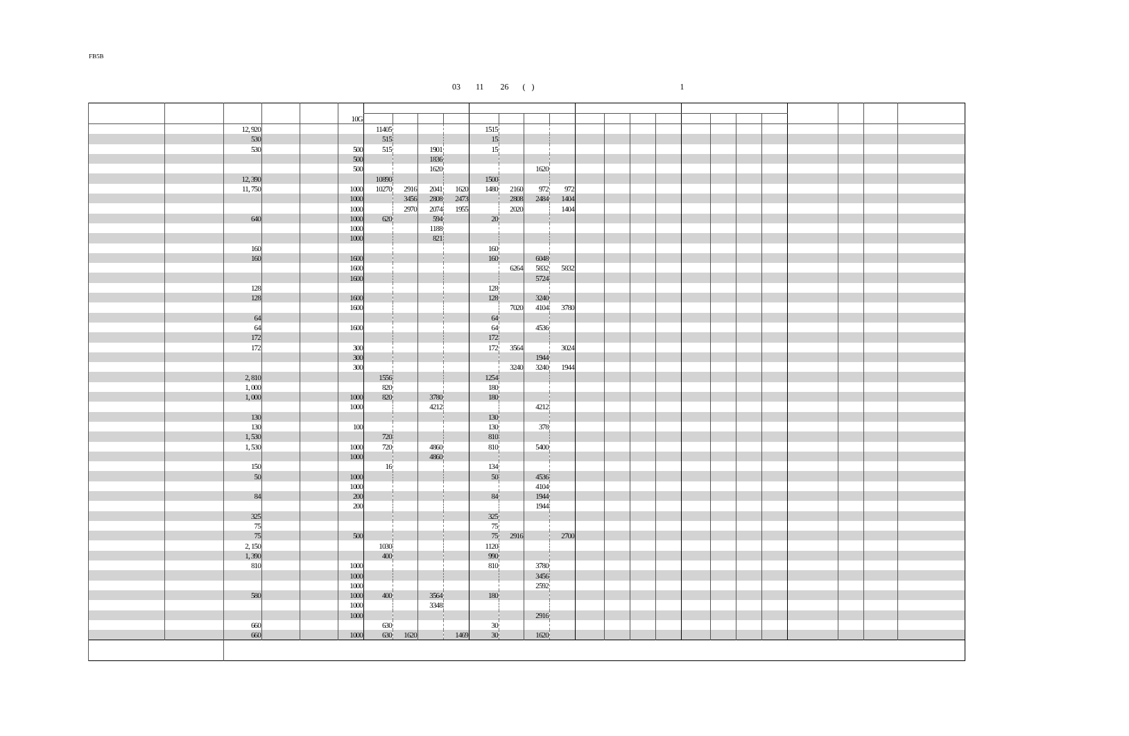FB5B
03 11 26 ( ) 1
| | | | | | 10G | | | | | | | | | | | | | | | | | | | | |
| --- | --- | --- | --- | --- | --- | --- | --- | --- | --- | --- | --- | --- | --- | --- | --- | --- | --- | --- | --- | --- | --- | --- | --- | --- | --- |
| | | 12, 920 | | | | 11405 | | | | 1515 | | | | | | | | | | | | | | | |
| | | 530 | | | | 515 | | | | 15 | | | | | | | | | | | | | | | |
| | | 530 | | | 500 | 515 | | 1901 | | 15 | | | | | | | | | | | | | | | |
| | | | | | 500 | | | 1836 | | | | | | | | | | | | | | | | | |
| | | | | | 500 | | | 1620 | | | | 1620 | | | | | | | | | | | | | |
| | | 12, 390 | | | | 10890 | | | | 1500 | | | | | | | | | | | | | | | |
| | | 11, 750 | | | 1000 | 10270 | 2916 | 2041 | 1620 | 1480 | 2160 | 972 | 972 | | | | | | | | | | | | |
| | | | | | 1000 | | 3456 | 2808 | 2473 | | 2808 | 2484 | 1404 | | | | | | | | | | | | |
| | | | | | 1000 | | 2970 | 2074 | 1955 | | 2020 | | 1404 | | | | | | | | | | | | |
| | | 640 | | | 1000 | 620 | | 594 | | 20 | | | | | | | | | | | | | | | |
| | | | | | 1000 | | | 1188 | | | | | | | | | | | | | | | | | |
| | | | | | 1000 | | | 821 | | | | | | | | | | | | | | | | | |
| | | 160 | | | | | | | | 160 | | | | | | | | | | | | | | | |
| | | 160 | | | 1600 | | | | | 160 | | 6048 | | | | | | | | | | | | | |
| | | | | | 1600 | | | | | | 6264 | 5832 | 5832 | | | | | | | | | | | | |
| | | | | | 1600 | | | | | | | 5724 | | | | | | | | | | | | | |
| | | 128 | | | | | | | | 128 | | | | | | | | | | | | | | | |
| | | 128 | | | 1600 | | | | | 128 | | 3240 | | | | | | | | | | | | | |
| | | | | | 1600 | | | | | | 7020 | 4104 | 3780 | | | | | | | | | | | | |
| | | 64 | | | | | | | | 64 | | | | | | | | | | | | | | | |
| | | 64 | | | 1600 | | | | | 64 | | 4536 | | | | | | | | | | | | | |
| | | 172 | | | | | | | | 172 | | | | | | | | | | | | | | | |
| | | 172 | | | 300 | | | | | 172 | 3564 | | 3024 | | | | | | | | | | | | |
| | | | | | 300 | | | | | | | 1944 | | | | | | | | | | | | | |
| | | | | | 300 | | | | | | 3240 | 3240 | 1944 | | | | | | | | | | | | |
| | | 2, 810 | | | | 1556 | | | | 1254 | | | | | | | | | | | | | | | |
| | | 1, 000 | | | | 820 | | | | 180 | | | | | | | | | | | | | | | |
| | | 1, 000 | | | 1000 | 820 | | 3780 | | 180 | | | | | | | | | | | | | | | |
| | | | | | 1000 | | | 4212 | | | | 4212 | | | | | | | | | | | | | |
| | | 130 | | | | | | | | 130 | | | | | | | | | | | | | | | |
| | | 130 | | | 100 | | | | | 130 | | 378 | | | | | | | | | | | | | |
| | | 1, 530 | | | | 720 | | | | 810 | | | | | | | | | | | | | | | |
| | | 1, 530 | | | 1000 | 720 | | 4860 | | 810 | | 5400 | | | | | | | | | | | | | |
| | | | | | 1000 | | | 4860 | | | | | | | | | | | | | | | | | |
| | | 150 | | | | 16 | | | | 134 | | | | | | | | | | | | | | | |
| | | 50 | | | 1000 | | | | | 50 | | 4536 | | | | | | | | | | | | | |
| | | | | | 1000 | | | | | | | 4104 | | | | | | | | | | | | | |
| | | 84 | | | 200 | | | | | 84 | | 1944 | | | | | | | | | | | | | |
| | | | | | 200 | | | | | | | 1944 | | | | | | | | | | | | | |
| | | 325 | | | | | | | | 325 | | | | | | | | | | | | | | | |
| | | 75 | | | | | | | | 75 | | | | | | | | | | | | | | | |
| | | 75 | | | 500 | | | | | 75 | 2916 | | 2700 | | | | | | | | | | | | |
| | | 2, 150 | | | | 1030 | | | | 1120 | | | | | | | | | | | | | | | |
| | | 1, 390 | | | | 400 | | | | 990 | | | | | | | | | | | | | | | |
| | | 810 | | | 1000 | | | | | 810 | | 3780 | | | | | | | | | | | | | |
| | | | | | 1000 | | | | | | | 3456 | | | | | | | | | | | | | |
| | | | | | 1000 | | | | | | | 2592 | | | | | | | | | | | | | |
| | | 580 | | | 1000 | 400 | | 3564 | | 180 | | | | | | | | | | | | | | | |
| | | | | | 1000 | | | 3348 | | | | | | | | | | | | | | | | | |
| | | | | | 1000 | | | | | | | 2916 | | | | | | | | | | | | | |
| | | 660 | | | | 630 | | | | 30 | | | | | | | | | | | | | | | |
| | | 660 | | | 1000 | 630 | 1620 | | 1469 | 30 | | 1620 | | | | | | | | | | | | | |